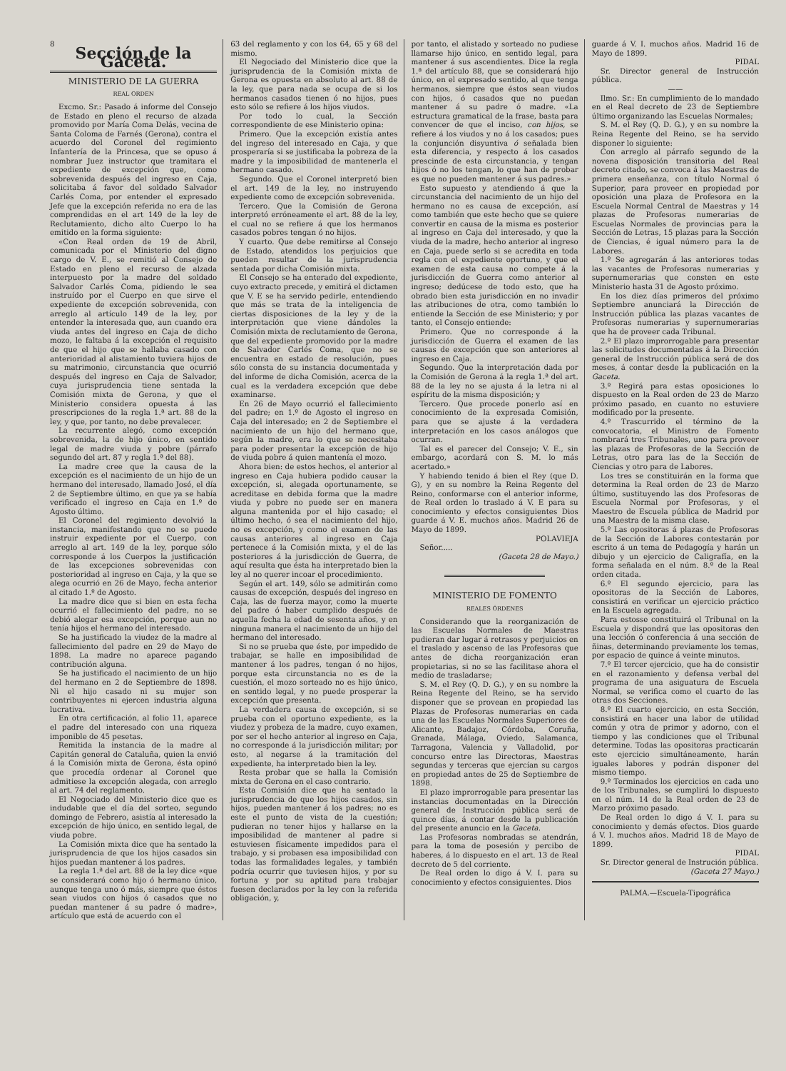8
Sección de la Gaceta.
MINISTERIO DE LA GUERRA
REAL ORDEN
Excmo. Sr.: Pasado á informe del Consejo de Estado en pleno el recurso de alzada promovido por María Coma Delás, vecina de Santa Coloma de Farnés (Gerona), contra el acuerdo del Coronel del regimiento Infantería de la Princesa, que se opuso á nombrar Juez instructor que tramitara el expediente de excepción que, como sobrevenida después del ingreso en Caja, solicitaba á favor del soldado Salvador Carlés Coma, por entender el expresado Jefe que la excepción referida no era de las comprendidas en el art 149 de la ley de Reclutamiento, dicho alto Cuerpo lo ha emitido en la forma siguiente:
«Con Real orden de 19 de Abril, comunicada por el Ministerio del digno cargo de V. E., se remitió al Consejo de Estado en pleno el recurso de alzada interpuesto por la madre del soldado Salvador Carlés Coma, pidiendo le sea instruído por el Cuerpo en que sirve el expediente de excepción sobrevenida, con arreglo al artículo 149 de la ley, por entender la interesada que, aun cuando era viuda antes del ingreso en Caja de dicho mozo, le faltaba á la excepción el requisito de que el hijo que se hallaba casado con anterioridad al alistamiento tuviera hijos de su matrimonio, circunstancia que ocurrió después del ingreso en Caja de Salvador, cuya jurisprudencia tiene sentada la Comisión mixta de Gerona, y que el Ministerio considera opuesta á las prescripciones de la regla 1.ª art. 88 de la ley, y que, por tanto, no debe prevalecer.
La recurrente alegó, como excepción sobrevenida, la de hijo único, en sentido legal de madre viuda y pobre (párrafo segundo del art. 87 y regla 1.ª del 88).
La madre cree que la causa de la excepción es el nacimiento de un hijo de un hermano del interesado, llamado José, el día 2 de Septiembre último, en que ya se había verificado el ingreso en Caja en 1.º de Agosto último.
El Coronel del regimiento devolvió la instancia, manifestando que no se puede instruir expediente por el Cuerpo, con arreglo al art. 149 de la ley, porque sólo corresponde á los Cuerpos la justificación de las excepciones sobrevenidas con posterioridad al ingreso en Caja, y la que se alega ocurrió en 26 de Mayo, fecha anterior al citado 1.º de Agosto.
La madre dice que si bien en esta fecha ocurrió el fallecimiento del padre, no se debió alegar esa excepción, porque aun no tenía hijos el hermano del interesado.
Se ha justificado la viudez de la madre al fallecimiento del padre en 29 de Mayo de 1898. La madre no aparece pagando contribución alguna.
Se ha justificado el nacimiento de un hijo del hermano en 2 de Septiembre de 1898. Ni el hijo casado ni su mujer son contribuyentes ni ejercen industria alguna lucrativa.
En otra certificación, al folio 11, aparece el padre del interesado con una riqueza imponible de 45 pesetas.
Remitida la instancia de la madre al Capitán general de Cataluña, quien la envió á la Comisión mixta de Gerona, ésta opinó que procedía ordenar al Coronel que admitiese la excepción alegada, con arreglo al art. 74 del reglamento.
El Negociado del Ministerio dice que es indudable que el día del sorteo, segundo domingo de Febrero, asistía al interesado la excepción de hijo único, en sentido legal, de viuda pobre.
La Comisión mixta dice que ha sentado la jurisprudencia de que los hijos casados sin hijos puedan mantener á los padres.
La regla 1.ª del art. 88 de la ley dice «que se considerará como hijo ó hermano único, aunque tenga uno ó más, siempre que éstos sean viudos con hijos ó casados que no puedan mantener á su padre ó madre», artículo que está de acuerdo con el
63 del reglamento y con los 64, 65 y 68 del mismo.
El Negociado del Ministerio dice que la jurisprudencia de la Comisión mixta de Gerona es opuesta en absoluto al art. 88 de la ley, que para nada se ocupa de si los hermanos casados tienen ó no hijos, pues esto sólo se refiere á los hijos viudos.
Por todo lo cual, la Sección correspondiente de ese Ministerio opina:
Primero. Que la excepción existía antes del ingreso del interesado en Caja, y que prosperaría si se justificaba la pobreza de la madre y la imposibilidad de mantenerla el hermano casado.
Segundo. Que el Coronel interpretó bien el art. 149 de la ley, no instruyendo expediente como de excepción sobrevenida.
Tercero. Que la Comisión de Gerona interpretó erróneamente el art. 88 de la ley, el cual no se refiere á que los hermanos casados pobres tengan ó no hijos.
Y cuarto. Que debe remitirse al Consejo de Estado, atendidos los perjuicios que pueden resultar de la jurisprudencia sentada por dicha Comisión mixta.
El Consejo se ha enterado del expediente, cuyo extracto precede, y emitirá el dictamen que V. E se ha servido pedirle, entendiendo que más se trata de la inteligencia de ciertas disposiciones de la ley y de la interpretación que viene dándoles la Comisión mixta de reclutamiento de Gerona, que del expediente promovido por la madre de Salvador Carlés Coma, que no se encuentra en estado de resolución, pues sólo consta de su instancia documentada y del informe de dicha Comisión, acerca de la cual es la verdadera excepción que debe examinarse.
En 26 de Mayo ocurrió el fallecimiento del padre; en 1.º de Agosto el ingreso en Caja del interesado; en 2 de Septiembre el nacimiento de un hijo del hermano que, según la madre, era lo que se necesitaba para poder presentar la excepción de hijo de viuda pobre á quien mantenía el mozo.
Ahora bien: de estos hechos, el anterior al ingreso en Caja hubiera podido causar la excepción, si, alegada oportunamente, se acreditase en debida forma que la madre viuda y pobre no puede ser en manera alguna mantenida por el hijo casado; el último hecho, ó sea el nacimiento del hijo, no es excepción, y como el examen de las causas anteriores al ingreso en Caja pertenece á la Comisión mixta, y el de las posteriores á la jurisdicción de Guerra, de aquí resulta que ésta ha interpretado bien la ley al no querer incoar el procedimiento.
Según el art. 149, sólo se admitirán como causas de excepción, después del ingreso en Caja, las de fuerza mayor, como la muerte del padre ó haber cumplido después de aquella fecha la edad de sesenta años, y en ninguna manera el nacimiento de un hijo del hermano del interesado.
Si no se prueba que éste, por impedido de trabajar, se halle en imposibilidad de mantener á los padres, tengan ó no hijos, porque esta circunstancia no es de la cuestión, el mozo sorteado no es hijo único, en sentido legal, y no puede prosperar la excepción que presenta.
La verdadera causa de excepción, si se prueba con el oportuno expediente, es la viudez y probeza de la madre, cuyo examen, por ser el hecho anterior al ingreso en Caja, no corresponde á la jurisdicción militar; por esto, al negarse á la tramitación del expediente, ha interpretado bien la ley.
Resta probar que se halla la Comisión mixta de Gerona en el caso contrario.
Esta Comisión dice que ha sentado la jurisprudencia de que los hijos casados, sin hijos, pueden mantener á los padres; no es este el punto de vista de la cuestión; pudieran no tener hijos y hallarse en la imposibilidad de mantener al padre si estuviesen físicamente impedidos para el trabajo, y si probasen esa imposibilidad con todas las formalidades legales, y también podría ocurrir que tuviesen hijos, y por su fortuna y por su aptitud para trabajar fuesen declarados por la ley con la referida obligación, y,
por tanto, el alistado y sorteado no pudiese llamarse hijo único, en sentido legal, para mantener á sus ascendientes. Dice la regla 1.ª del artículo 88, que se considerará hijo único, en el expresado sentido, al que tenga hermanos, siempre que éstos sean viudos con hijos, ó casados que no puedan mantener á su padre ó madre. «La estructura gramatical de la frase, basta para convencer de que el inciso, con hijos, se refiere á los viudos y no á los casados; pues la conjunción disyuntiva ó señalada bien esta diferencia, y respecto á los casados prescinde de esta circunstancia, y tengan hijos ó no los tengan, lo que han de probar es que no pueden mantener á sus padres.»
Esto supuesto y atendiendo á que la circunstancia del nacimiento de un hijo del hermano no es causa de excepción, así como también que este hecho que se quiere convertir en causa de la misma es posterior al ingreso en Caja del interesado, y que la viuda de la madre, hecho anterior al ingreso en Caja, puede serlo si se acredita en toda regla con el expediente oportuno, y que el examen de esta causa no compete á la jurisdicción de Guerra como anterior al ingreso; dedúcese de todo esto, que ha obrado bien esta jurisdicción en no invadir las atribuciones de otra, como también lo entiende la Sección de ese Ministerio; y por tanto, el Consejo entiende:
Primero. Que no corresponde á la jurisdicción de Guerra el examen de las causas de excepción que son anteriores al ingreso en Caja.
Segundo. Que la interpretación dada por la Comisión de Gerona á la regla 1.ª del art. 88 de la ley no se ajusta á la letra ni al espíritu de la misma disposición; y
Tercero. Que procede ponerlo así en conocimiento de la expresada Comisión, para que se ajuste á la verdadera interpretación en los casos análogos que ocurran.
Tal es el parecer del Consejo; V. E., sin embargo, acordará con S. M. lo más acertado.»
Y habiendo tenido á bien el Rey (que D. G), y en su nombre la Reina Regente del Reino, conformarse con el anterior informe, de Real orden lo traslado á V. E para su conocimiento y efectos consiguientes Dios guarde á V. E. muchos años. Madrid 26 de Mayo de 1899.
POLAVIEJA
Señor.....
(Gaceta 28 de Mayo.)
MINISTERIO DE FOMENTO
REALES ÓRDENES
Considerando que la reorganización de las Escuelas Normales de Maestras pudieran dar lugar á retrasos y perjuicios en el traslado y ascenso de las Profesoras que antes de dicha reorganización eran propietarias, si no se las facilitase ahora el medio de trasladarse;
S. M. el Rey (Q. D. G.), y en su nombre la Reina Regente del Reino, se ha servido disponer que se provean en propiedad las Plazas de Profesoras numerarias en cada una de las Escuelas Normales Superiores de Alicante, Badajoz, Córdoba, Coruña, Granada, Málaga, Oviedo, Salamanca, Tarragona, Valencia y Valladolid, por concurso entre las Directoras, Maestras segundas y terceras que ejercían su cargos en propiedad antes de 25 de Septiembre de 1898.
El plazo improrrogable para presentar las instancias documentadas en la Dirección general de Instrucción pública será de quince días, á contar desde la publicación del presente anuncio en la Gaceta.
Las Profesoras nombradas se atendrán, para la toma de posesión y percibo de haberes, á lo dispuesto en el art. 13 de Real decreto de 5 del corriente.
De Real orden lo digo á V. I. para su conocimiento y efectos consiguientes. Dios
guarde á V. I. muchos años. Madrid 16 de Mayo de 1899.
PIDAL
Sr. Director general de Instrucción pública.
——
Ilmo. Sr.: En cumplimiento de lo mandado en el Real decreto de 23 de Septiembre último organizando las Escuelas Normales;
S. M. el Rey (Q. D. G.), y en su nombre la Reina Regente del Reino, se ha servido disponer lo siguiente:
Con arreglo al párrafo segundo de la novena disposición transitoria del Real decreto citado, se convoca á las Maestras de primera enseñanza, con título Normal ó Superior, para proveer en propiedad por oposición una plaza de Profesora en la Escuela Normal Central de Maestras y 14 plazas de Profesoras numerarias de Escuelas Normales de provincias para la Sección de Letras, 15 plazas para la Sección de Ciencias, é igual número para la de Labores.
1.º Se agregarán á las anteriores todas las vacantes de Profesoras numerarias y supernumerarias que consten en este Ministerio hasta 31 de Agosto próximo.
En los diez días primeros del próximo Septiembre anunciará la Dirección de Instrucción pública las plazas vacantes de Profesoras numerarias y supernumerarias que ha de proveer cada Tribunal.
2.º El plazo improrrogable para presentar las solicitudes documentadas á la Dirección general de Instrucción pública será de dos meses, á contar desde la publicación en la Gaceta.
3.º Regirá para estas oposiciones lo dispuesto en la Real orden de 23 de Marzo próximo pasado, en cuanto no estuviere modificado por la presente.
4.º Trascurrido el término de la convocatoria, el Ministro de Fomento nombrará tres Tribunales, uno para proveer las plazas de Profesoras de la Sección de Letras, otro para las de la Sección de Ciencias y otro para de Labores.
Los tres se constituirán en la forma que determina la Real orden de 23 de Marzo último, sustituyendo las dos Profesoras de Escuela Normal por Profesoras, y el Maestro de Escuela pública de Madrid por una Maestra de la misma clase.
5.º Las opositoras á plazas de Profesoras de la Sección de Labores contestarán por escrito á un tema de Pedagogía y harán un dibujo y un ejercicio de Caligrafía, en la forma señalada en el núm. 8.º de la Real orden citada.
6.º El segundo ejercicio, para las opositoras de la Sección de Labores, consistirá en verificar un ejercicio práctico en la Escuela agregada.
Para estosse constituirá el Tribunal en la Escuela y dispondrá que las opositoras den una lección ó conferencia á una sección de ñinas, determinando previamente los temas, por espacio de quince á veinte minutos.
7.º El tercer ejercicio, que ha de consistir en el razonamiento y defensa verbal del programa de una asiguatura de Escuela Normal, se verifica como el cuarto de las otras dos Secciones.
8.º El cuarto ejercicio, en esta Sección, consistirá en hacer una labor de utilidad común y otra de primor y adorno, con el tiempo y las condiciones que el Tribunal determine. Todas las opositoras practicarán este ejercicio simultáneamente, harán iguales labores y podrán disponer del mismo tiempo.
9.º Terminados los ejercicios en cada uno de los Tribunales, se cumplirá lo dispuesto en el núm. 14 de la Real orden de 23 de Marzo próximo pasado.
De Real orden lo digo á V. I. para su conocimiento y demás efectos. Dios guarde á V. I. muchos años. Madrid 18 de Mayo de 1899.
PIDAL
Sr. Director general de Instrución pública.
(Gaceta 27 Mayo.)
PALMA.—Escuela-Tipográfica